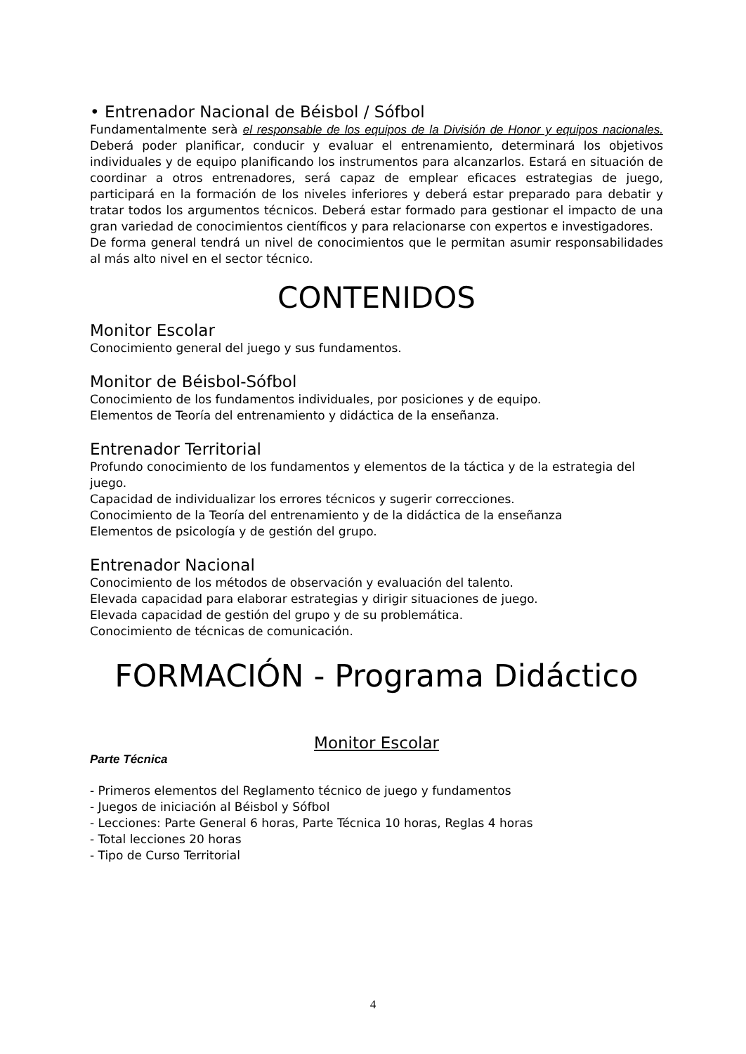• Entrenador Nacional de Béisbol / Sófbol
Fundamentalmente serà el responsable de los equipos de la División de Honor y equipos nacionales. Deberá poder planificar, conducir y evaluar el entrenamiento, determinará los objetivos individuales y de equipo planificando los instrumentos para alcanzarlos. Estará en situación de coordinar a otros entrenadores, será capaz de emplear eficaces estrategias de juego, participará en la formación de los niveles inferiores y deberá estar preparado para debatir y tratar todos los argumentos técnicos. Deberá estar formado para gestionar el impacto de una gran variedad de conocimientos científicos y para relacionarse con expertos e investigadores.
De forma general tendrá un nivel de conocimientos que le permitan asumir responsabilidades al más alto nivel en el sector técnico.
CONTENIDOS
Monitor Escolar
Conocimiento general del juego y sus fundamentos.
Monitor de Béisbol-Sófbol
Conocimiento de los fundamentos individuales, por posiciones y de equipo.
Elementos de Teoría del entrenamiento y didáctica de la enseñanza.
Entrenador Territorial
Profundo conocimiento de los fundamentos y elementos de la táctica y de la estrategia del juego.
Capacidad de individualizar los errores técnicos y sugerir correcciones.
Conocimiento de la Teoría del entrenamiento y de la didáctica de la enseñanza
Elementos de psicología y de gestión del grupo.
Entrenador Nacional
Conocimiento de los métodos de observación y evaluación del talento.
Elevada capacidad para elaborar estrategias y dirigir situaciones de juego.
Elevada capacidad de gestión del grupo y de su problemática.
Conocimiento de técnicas de comunicación.
FORMACIÓN - Programa Didáctico
Monitor Escolar
Parte Técnica
- Primeros elementos del Reglamento técnico de juego y fundamentos
- Juegos de iniciación al Béisbol y Sófbol
- Lecciones: Parte General 6 horas, Parte Técnica 10 horas, Reglas 4 horas
- Total lecciones 20 horas
- Tipo de Curso Territorial
4